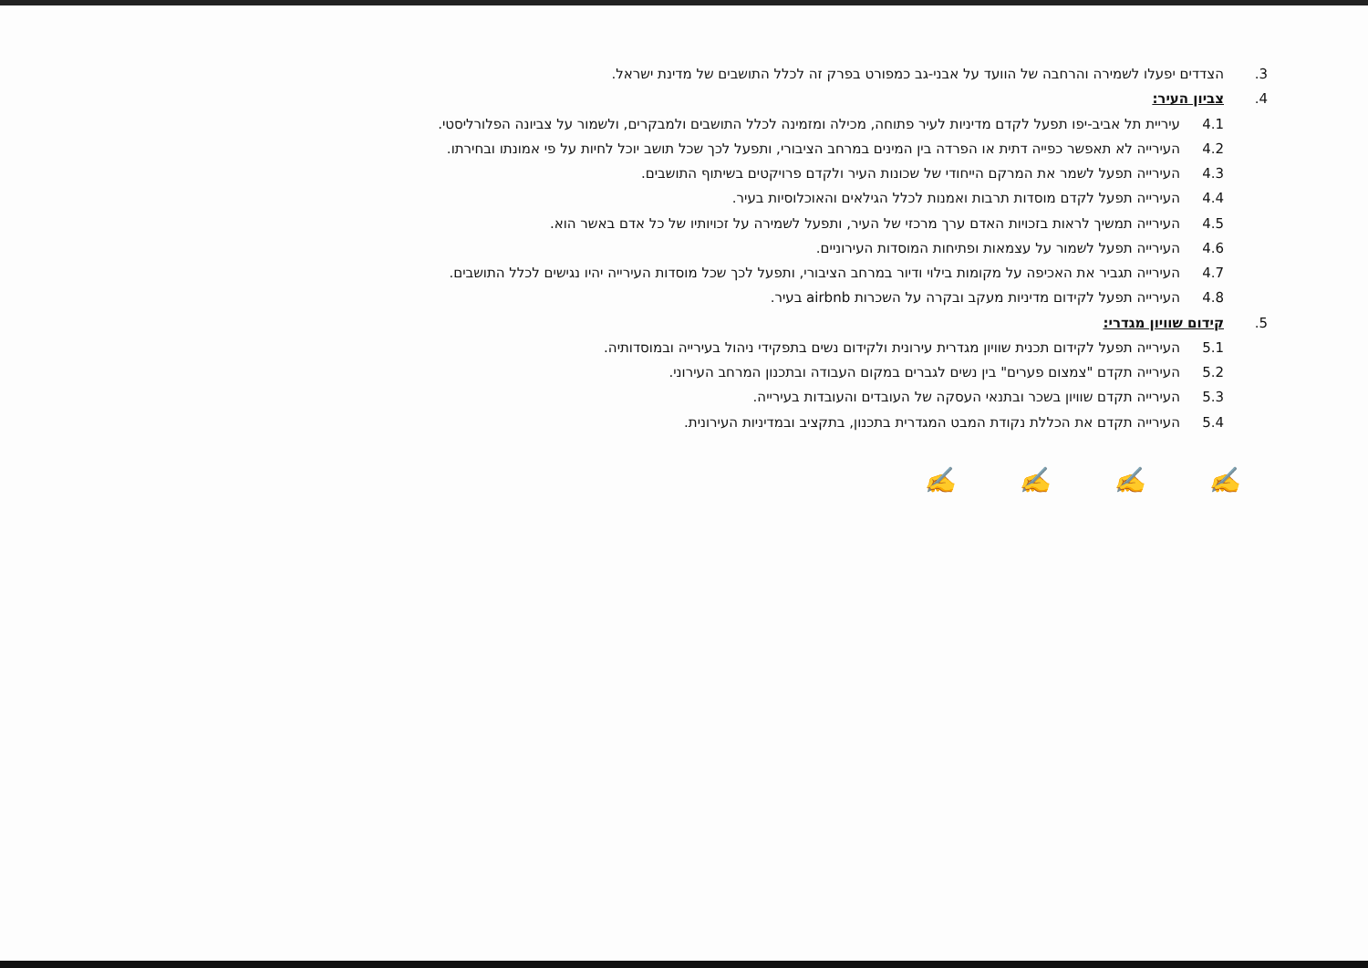3. הצדדים יפעלו לשמירה והרחבה של הוועד על אבני-גב כמפורט בפרק זה לכלל התושבים של מדינת ישראל.
4. צביון העיר:
4.1 עיריית תל אביב-יפו תפעל לקדם מדיניות לעיר פתוחה, מכילה ומזמינה לכלל התושבים ולמבקרים, ולשמור על צביונה הפלורליסטי.
4.2 העירייה לא תאפשר כפייה דתית או הפרדה בין המינים במרחב הציבורי, ותפעל לכך שכל תושב יוכל לחיות על פי אמונתו ובחירתו.
4.3 העירייה תפעל לשמר את המרקם הייחודי של שכונות העיר ולקדם פרויקטים בשיתוף התושבים.
4.4 העירייה תפעל לקדם מוסדות תרבות ואמנות לכלל הגילאים והאוכלוסיות בעיר.
4.5 העירייה תמשיך לראות בזכויות האדם ערך מרכזי של העיר, ותפעל לשמירה על זכויותיו של כל אדם באשר הוא.
4.6 העירייה תפעל לשמור על עצמאות ופתיחות המוסדות העירוניים.
4.7 העירייה תגביר את האכיפה על מקומות בילוי ודיור במרחב הציבורי, ותפעל לכך שכל מוסדות העירייה יהיו נגישים לכלל התושבים.
4.8 העירייה תפעל לקידום מדיניות מעקב ובקרה על השכרות airbnb בעיר.
5. קידום שוויון מגדרי:
5.1 העירייה תפעל לקידום תכנית שוויון מגדרית עירונית ולקידום נשים בתפקידי ניהול בעירייה ובמוסדותיה.
5.2 העירייה תקדם "צמצום פערים" בין נשים לגברים במקום העבודה ובתכנון המרחב העירוני.
5.3 העירייה תקדם שוויון בשכר ובתנאי העסקה של העובדים והעובדות בעירייה.
5.4 העירייה תקדם את הכללת נקודת המבט המגדרית בתכנון, בתקציב ובמדיניות העירונית.
✍ ✍ ✍ ✍